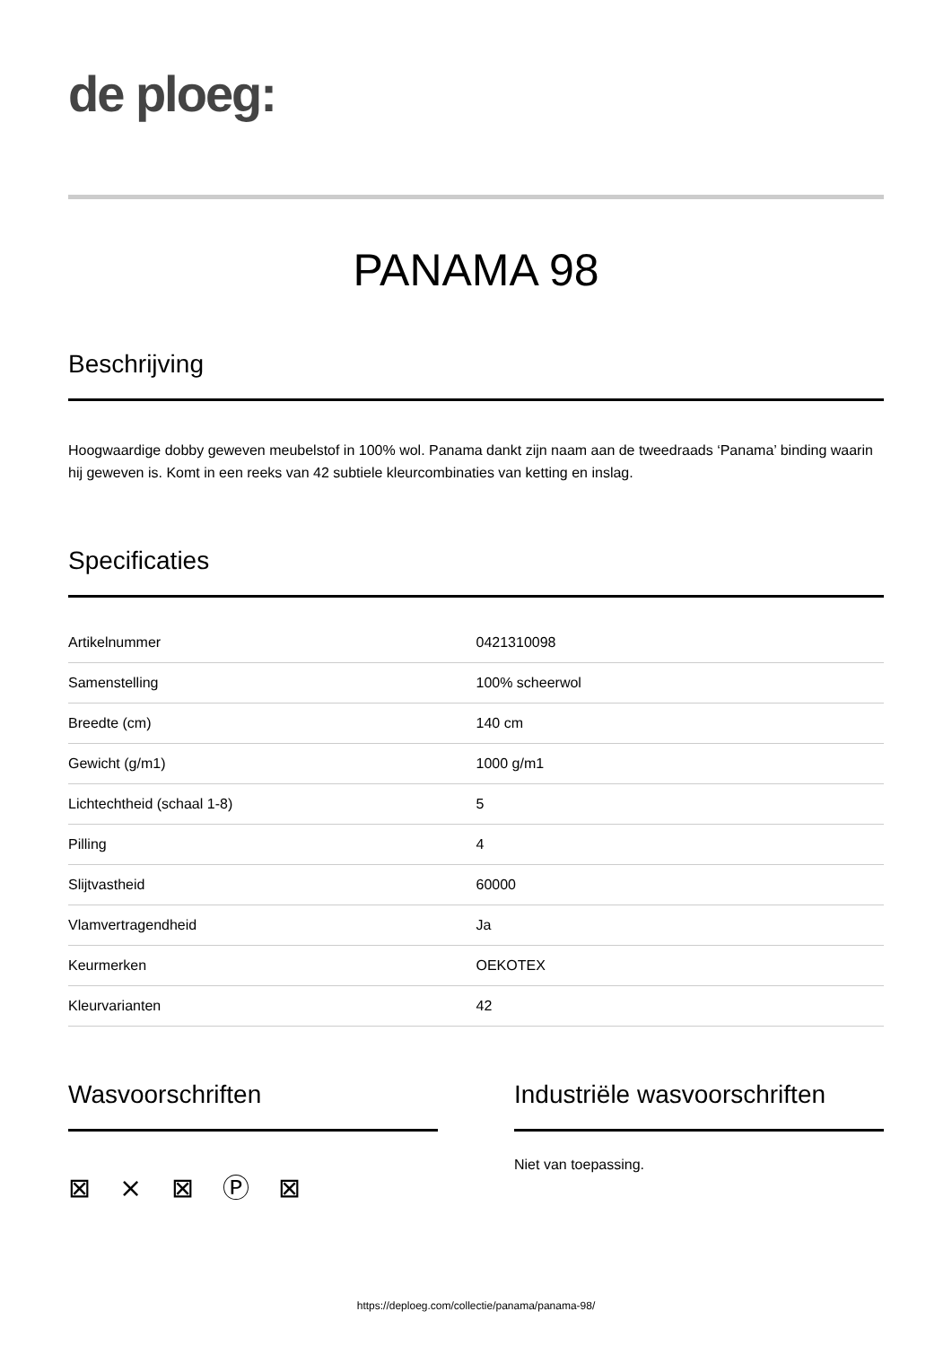de ploeg:
PANAMA 98
Beschrijving
Hoogwaardige dobby geweven meubelstof in 100% wol. Panama dankt zijn naam aan de tweedraads ‘Panama’ binding waarin hij geweven is. Komt in een reeks van 42 subtiele kleurcombinaties van ketting en inslag.
Specificaties
| Artikelnummer | 0421310098 |
| Samenstelling | 100% scheerwol |
| Breedte (cm) | 140 cm |
| Gewicht (g/m1) | 1000 g/m1 |
| Lichtechtheid (schaal 1-8) | 5 |
| Pilling | 4 |
| Slijtvastheid | 60000 |
| Vlamvertragendheid | Ja |
| Keurmerken | OEKOTEX |
| Kleurvarianten | 42 |
Wasvoorschriften
⊠ ⨯ ⊠ Ⓟ ⊠
Industriële wasvoorschriften
Niet van toepassing.
https://deploeg.com/collectie/panama/panama-98/